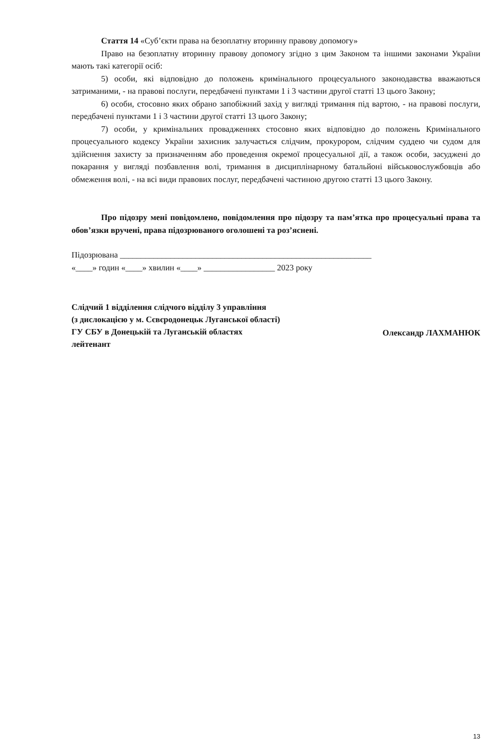Стаття 14 «Суб’єкти права на безоплатну вторинну правову допомогу»
Право на безоплатну вторинну правову допомогу згідно з цим Законом та іншими законами України мають такі категорії осіб:
5) особи, які відповідно до положень кримінального процесуального законодавства вважаються затриманими, - на правові послуги, передбачені пунктами 1 і 3 частини другої статті 13 цього Закону;
6) особи, стосовно яких обрано запобіжний захід у вигляді тримання під вартою, - на правові послуги, передбачені пунктами 1 і 3 частини другої статті 13 цього Закону;
7) особи, у кримінальних провадженнях стосовно яких відповідно до положень Кримінального процесуального кодексу України захисник залучається слідчим, прокурором, слідчим суддею чи судом для здійснення захисту за призначенням або проведення окремої процесуальної дії, а також особи, засуджені до покарання у вигляді позбавлення волі, тримання в дисциплінарному батальйоні військовослужбовців або обмеження волі, - на всі види правових послуг, передбачені частиною другою статті 13 цього Закону.
Про підозру мені повідомлено, повідомлення про підозру та пам’ятка про процесуальні права та обов’язки вручені, права підозрюваного оголошені та роз’яснені.
Підозрювана ____________________________________________________________
«____» годин «____» хвилин «____» _________________ 2023 року
Слідчий 1 відділення слідчого відділу 3 управління
(з дислокацією у м. Сєвєродонецьк Луганської області)
ГУ СБУ в Донецькій та Луганській областях
лейтенант
Олександр ЛАХМАНЮК
13